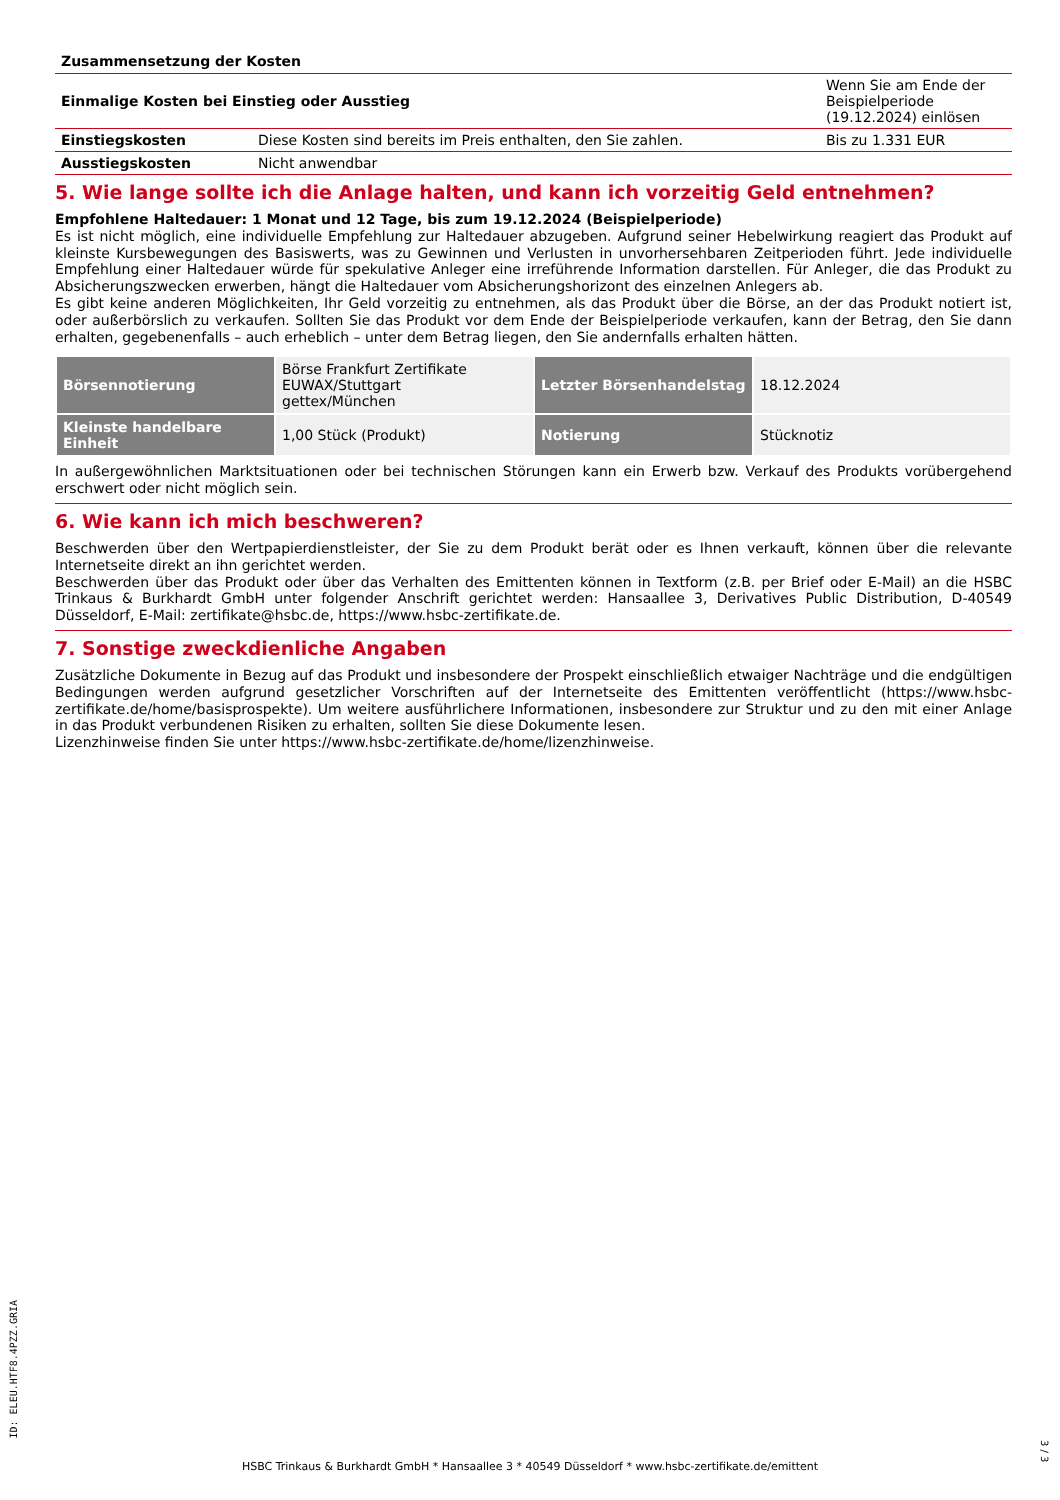| Zusammensetzung der Kosten | | |
| Einmalige Kosten bei Einstieg oder Ausstieg | | Wenn Sie am Ende der Beispielperiode (19.12.2024) einlösen |
| Einstiegskosten | Diese Kosten sind bereits im Preis enthalten, den Sie zahlen. | Bis zu 1.331 EUR |
| Ausstiegskosten | Nicht anwendbar | |
5. Wie lange sollte ich die Anlage halten, und kann ich vorzeitig Geld entnehmen?
Empfohlene Haltedauer: 1 Monat und 12 Tage, bis zum 19.12.2024 (Beispielperiode)
Es ist nicht möglich, eine individuelle Empfehlung zur Haltedauer abzugeben. Aufgrund seiner Hebelwirkung reagiert das Produkt auf kleinste Kursbewegungen des Basiswerts, was zu Gewinnen und Verlusten in unvorhersehbaren Zeitperioden führt. Jede individuelle Empfehlung einer Haltedauer würde für spekulative Anleger eine irreführende Information darstellen. Für Anleger, die das Produkt zu Absicherungszwecken erwerben, hängt die Haltedauer vom Absicherungshorizont des einzelnen Anlegers ab.
Es gibt keine anderen Möglichkeiten, Ihr Geld vorzeitig zu entnehmen, als das Produkt über die Börse, an der das Produkt notiert ist, oder außerbörslich zu verkaufen. Sollten Sie das Produkt vor dem Ende der Beispielperiode verkaufen, kann der Betrag, den Sie dann erhalten, gegebenenfalls – auch erheblich – unter dem Betrag liegen, den Sie andernfalls erhalten hätten.
| Börsennotierung | Börse Frankfurt Zertifikate EUWAX/Stuttgart gettex/München | Letzter Börsenhandelstag | 18.12.2024 |
| Kleinste handelbare Einheit | 1,00 Stück (Produkt) | Notierung | Stücknotiz |
In außergewöhnlichen Marktsituationen oder bei technischen Störungen kann ein Erwerb bzw. Verkauf des Produkts vorübergehend erschwert oder nicht möglich sein.
6. Wie kann ich mich beschweren?
Beschwerden über den Wertpapierdienstleister, der Sie zu dem Produkt berät oder es Ihnen verkauft, können über die relevante Internetseite direkt an ihn gerichtet werden.
Beschwerden über das Produkt oder über das Verhalten des Emittenten können in Textform (z.B. per Brief oder E-Mail) an die HSBC Trinkaus & Burkhardt GmbH unter folgender Anschrift gerichtet werden: Hansaallee 3, Derivatives Public Distribution, D-40549 Düsseldorf, E-Mail: zertifikate@hsbc.de, https://www.hsbc-zertifikate.de.
7. Sonstige zweckdienliche Angaben
Zusätzliche Dokumente in Bezug auf das Produkt und insbesondere der Prospekt einschließlich etwaiger Nachträge und die endgültigen Bedingungen werden aufgrund gesetzlicher Vorschriften auf der Internetseite des Emittenten veröffentlicht (https://www.hsbc-zertifikate.de/home/basisprospekte). Um weitere ausführlichere Informationen, insbesondere zur Struktur und zu den mit einer Anlage in das Produkt verbundenen Risiken zu erhalten, sollten Sie diese Dokumente lesen.
Lizenzhinweise finden Sie unter https://www.hsbc-zertifikate.de/home/lizenzhinweise.
ID: ELEU.HTF8.4PZZ.GRIA
HSBC Trinkaus & Burkhardt GmbH * Hansaallee 3 * 40549 Düsseldorf * www.hsbc-zertifikate.de/emittent
3 / 3